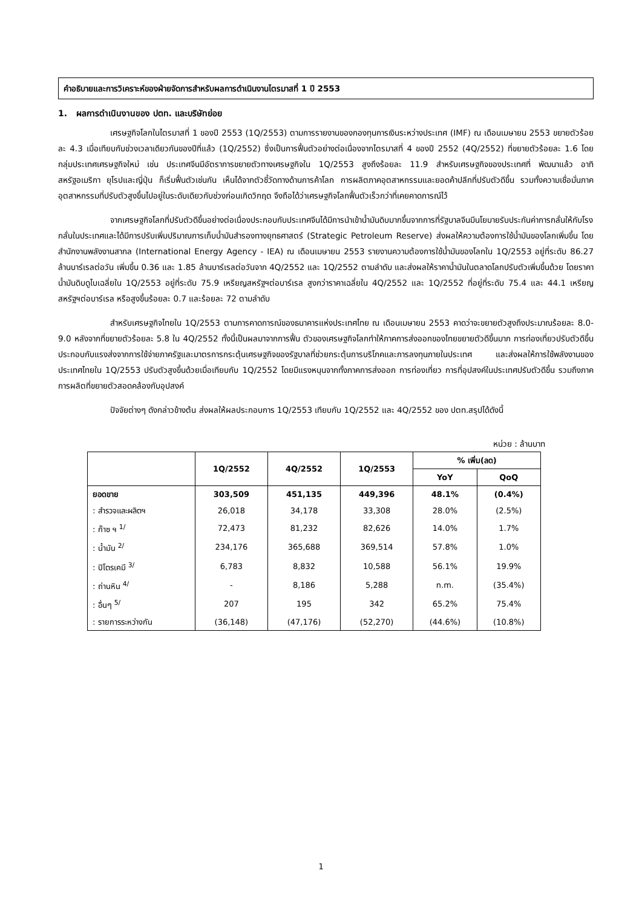คำอธิบายและการวิเคราะห์ของฝ่ายจัดการสำหรับผลการดำเนินงานไตรมาสที่ 1 ปี 2553
1. ผลการดำเนินงานของ ปตท. และบริษัทย่อย
เศรษฐกิจโลกในไตรมาสที่ 1 ของปี 2553 (1Q/2553) ตามการรายงานของกองทุนการเงินระหว่างประเทศ (IMF) ณ เดือนเมษายน 2553 ขยายตัวร้อยละ 4.3 เมื่อเทียบกับช่วงเวลาเดียวกันของปีที่แล้ว (1Q/2552) ซึ่งเป็นการฟื้นตัวอย่างต่อเนื่องจากไตรมาสที่ 4 ของปี 2552 (4Q/2552) ที่ขยายตัวร้อยละ 1.6 โดยกลุ่มประเทศเศรษฐกิจใหม่ เช่น ประเทศจีนมีอัตราการขยายตัวทางเศรษฐกิจใน 1Q/2553 สูงถึงร้อยละ 11.9 สำหรับเศรษฐกิจของประเทศที่ พัฒนาแล้ว อาทิ สหรัฐอเมริกา ยุโรปและญี่ปุ่น ก็เริ่มฟื้นตัวเช่นกัน เห็นได้จากตัวชี้วัดทางด้านการค้าโลก การผลิตภาคอุตสาหกรรมและยอดค้าปลีกที่ปรับตัวดีขึ้น รวมทั้งความเชื่อมั่นภาคอุตสาหกรรมที่ปรับตัวสูงขึ้นไปอยู่ในระดับเดียวกับช่วงก่อนเกิดวิกฤต จึงถือได้ว่าเศรษฐกิจโลกฟื้นตัวเร็วกว่าที่เคยคาดการณ์ไว้
จากเศรษฐกิจโลกที่ปรับตัวดีขึ้นอย่างต่อเนื่องประกอบกับประเทศจีนได้มีการนำเข้าน้ำมันดิบมากขึ้นจากการที่รัฐบาลจีนมีนโยบายรับประกันค่าการกลั่นให้กับโรงกลั่นในประเทศและได้มีการปรับเพิ่มปริมาณการเก็บน้ำมันสำรองทางยุทธศาสตร์ (Strategic Petroleum Reserve) ส่งผลให้ความต้องการใช้น้ำมันของโลกเพิ่มขึ้น โดยสำนักงานพลังงานสากล (International Energy Agency - IEA) ณ เดือนเมษายน 2553 รายงานความต้องการใช้น้ำมันของโลกใน 1Q/2553 อยู่ที่ระดับ 86.27 ล้านบาร์เรลต่อวัน เพิ่มขึ้น 0.36 และ 1.85 ล้านบาร์เรลต่อวันจาก 4Q/2552 และ 1Q/2552 ตามลำดับ และส่งผลให้ราคาน้ำมันในตลาดโลกปรับตัวเพิ่มขึ้นด้วย โดยราคาน้ำมันดิบดูไบเฉลี่ยใน 1Q/2553 อยู่ที่ระดับ 75.9 เหรียญสหรัฐฯต่อบาร์เรล สูงกว่าราคาเฉลี่ยใน 4Q/2552 และ 1Q/2552 ที่อยู่ที่ระดับ 75.4 และ 44.1 เหรียญสหรัฐฯต่อบาร์เรล หรือสูงขึ้นร้อยละ 0.7 และร้อยละ 72 ตามลำดับ
สำหรับเศรษฐกิจไทยใน 1Q/2553 ตามการคาดการณ์ของธนาคารแห่งประเทศไทย ณ เดือนเมษายน 2553 คาดว่าจะขยายตัวสูงถึงประมาณร้อยละ 8.0-9.0 หลังจากที่ขยายตัวร้อยละ 5.8 ใน 4Q/2552 ทั้งนี้เป็นผลมาจากการฟื้น ตัวของเศรษฐกิจโลกทำให้ภาคการส่งออกของไทยขยายตัวดีขึ้นมาก การท่องเที่ยวปรับตัวดีขึ้น ประกอบกับแรงส่งจากการใช้จ่ายภาครัฐและมาตรการกระตุ้นเศรษฐกิจของรัฐบาลที่ช่วยกระตุ้นการบริโภคและการลงทุนภายในประเทศ และส่งผลให้การใช้พลังงานของประเทศไทยใน 1Q/2553 ปรับตัวสูงขึ้นด้วยเมื่อเทียบกับ 1Q/2552 โดยมีแรงหนุนจากทั้งภาคการส่งออก การท่องเที่ยว การที่อุปสงค์ในประเทศปรับตัวดีขึ้น รวมถึงภาคการผลิตที่ขยายตัวสอดคล้องกับอุปสงค์
ปัจจัยต่างๆ ดังกล่าวข้างต้น ส่งผลให้ผลประกอบการ 1Q/2553 เทียบกับ 1Q/2552 และ 4Q/2552 ของ ปตท.สรุปได้ดังนี้
หน่วย : ล้านบาท
| | 1Q/2552 | 4Q/2552 | 1Q/2553 | % เพิ่ม(ลด) | |
| --- | --- | --- | --- | --- | --- |
| | | | | YoY | QoQ |
| ยอดขาย | 303,509 | 451,135 | 449,396 | 48.1% | (0.4%) |
| : สำรวจและผลิตฯ | 26,018 | 34,178 | 33,308 | 28.0% | (2.5%) |
| : ก๊าซ ฯ <sup>1/</sup> | 72,473 | 81,232 | 82,626 | 14.0% | 1.7% |
| : น้ำมัน <sup>2/</sup> | 234,176 | 365,688 | 369,514 | 57.8% | 1.0% |
| : ปิโตรเคมี <sup>3/</sup> | 6,783 | 8,832 | 10,588 | 56.1% | 19.9% |
| : ถ่านหิน <sup>4/</sup> | - | 8,186 | 5,288 | n.m. | (35.4%) |
| : อื่นๆ <sup>5/</sup> | 207 | 195 | 342 | 65.2% | 75.4% |
| : รายการระหว่างกัน | (36,148) | (47,176) | (52,270) | (44.6%) | (10.8%) |
1